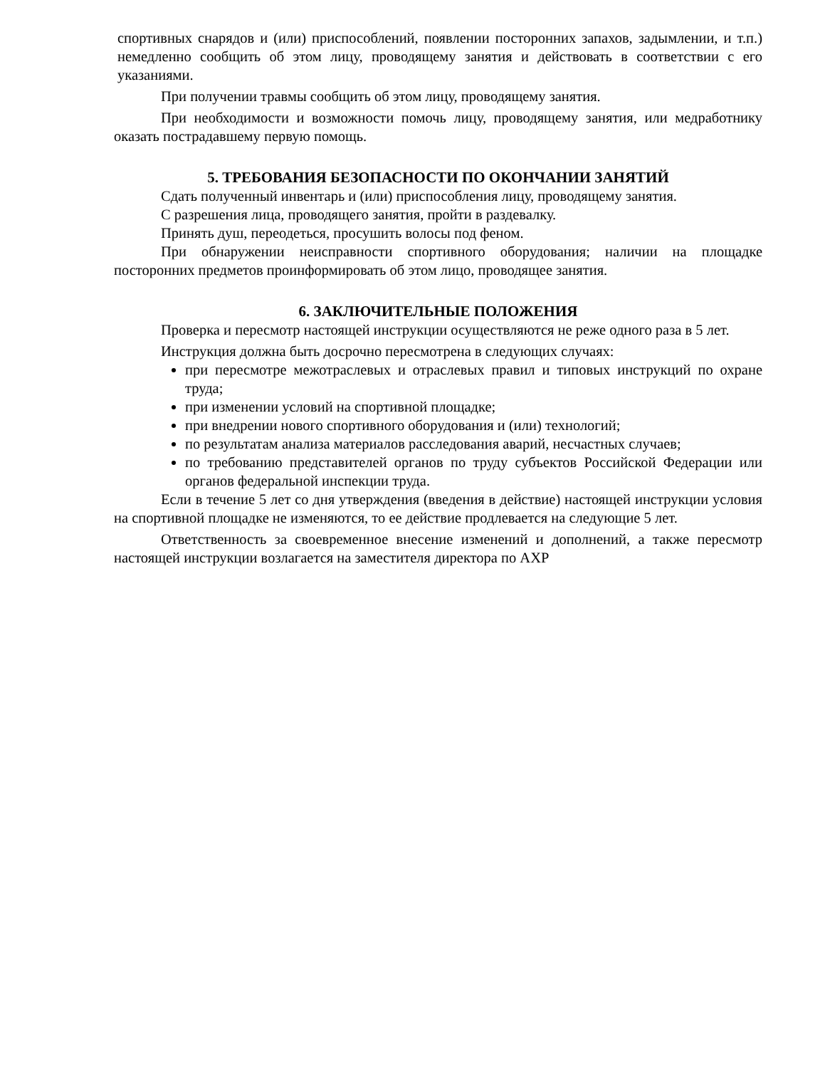спортивных снарядов и (или) приспособлений, появлении посторонних запахов, задымлении, и т.п.) немедленно сообщить об этом лицу, проводящему занятия и действовать в соответствии с его указаниями.
При получении травмы сообщить об этом лицу, проводящему занятия.
При необходимости и возможности помочь лицу, проводящему занятия, или медработнику оказать пострадавшему первую помощь.
5. ТРЕБОВАНИЯ БЕЗОПАСНОСТИ ПО ОКОНЧАНИИ ЗАНЯТИЙ
Сдать полученный инвентарь и (или) приспособления лицу, проводящему занятия.
С разрешения лица, проводящего занятия, пройти в раздевалку.
Принять душ, переодеться, просушить волосы под феном.
При обнаружении неисправности спортивного оборудования; наличии на площадке посторонних предметов проинформировать об этом лицо, проводящее занятия.
6. ЗАКЛЮЧИТЕЛЬНЫЕ ПОЛОЖЕНИЯ
Проверка и пересмотр настоящей инструкции осуществляются не реже одного раза в 5 лет.
Инструкция должна быть досрочно пересмотрена в следующих случаях:
при пересмотре межотраслевых и отраслевых правил и типовых инструкций по охране труда;
при изменении условий на спортивной площадке;
при внедрении нового спортивного оборудования и (или) технологий;
по результатам анализа материалов расследования аварий, несчастных случаев;
по требованию представителей органов по труду субъектов Российской Федерации или органов федеральной инспекции труда.
Если в течение 5 лет со дня утверждения (введения в действие) настоящей инструкции условия на спортивной площадке не изменяются, то ее действие продлевается на следующие 5 лет.
Ответственность за своевременное внесение изменений и дополнений, а также пересмотр настоящей инструкции возлагается на заместителя директора по АХР